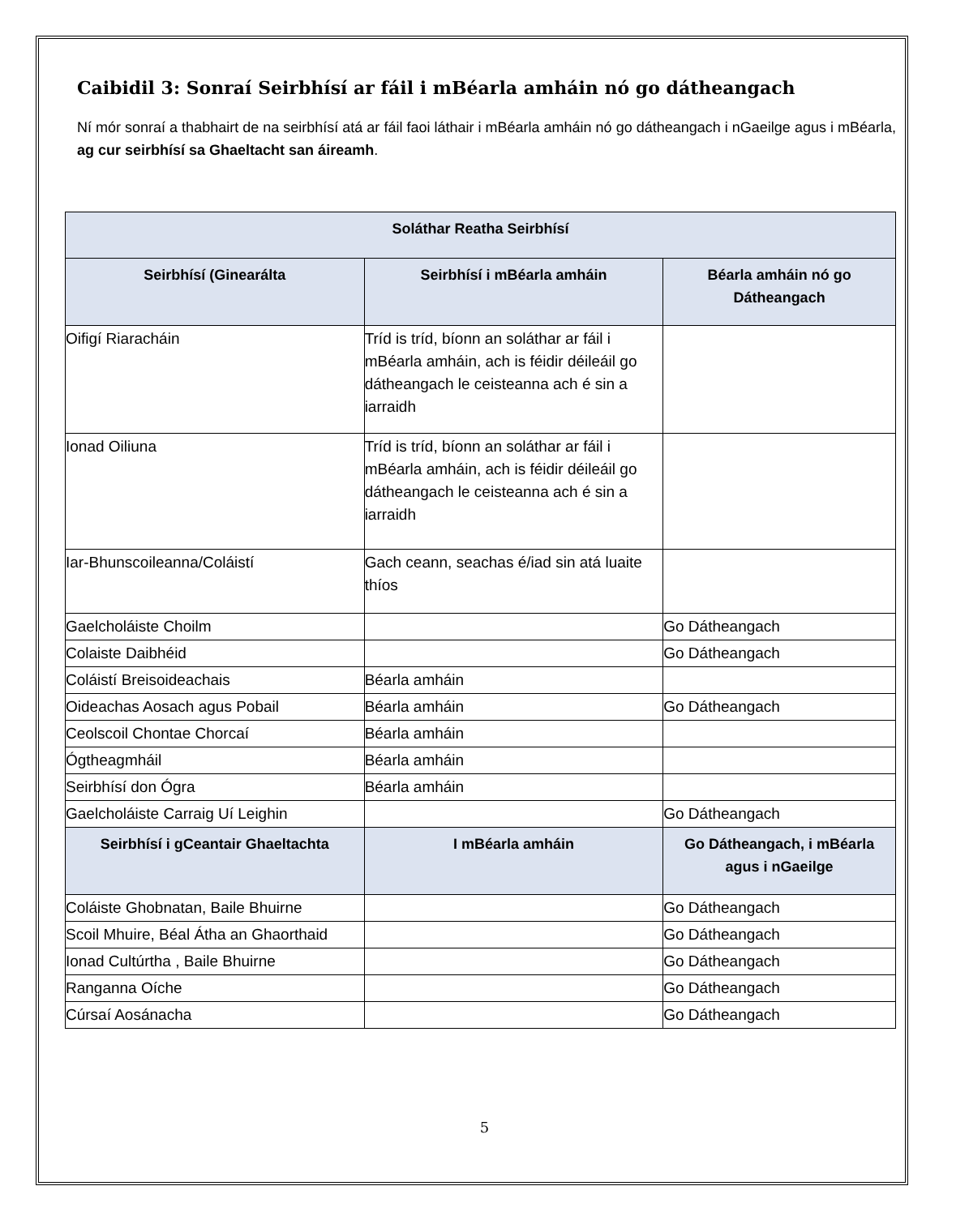Caibidil 3: Sonraí Seirbhísí ar fáil i mBéarla amháin nó go dátheangach
Ní mór sonraí a thabhairt de na seirbhísí atá ar fáil faoi láthair i mBéarla amháin nó go dátheangach i nGaeilge agus i mBéarla, ag cur seirbhísí sa Ghaeltacht san áireamh.
| Soláthar Reatha Seirbhísí | | |
| --- | --- | --- |
| Seirbhísí (Ginearálta | Seirbhísí i mBéarla amháin | Béarla amháin nó go Dátheangach |
| Oifigí Riaracháin | Tríd is tríd, bíonn an soláthar ar fáil i mBéarla amháin, ach is féidir déileáil go dátheangach le ceisteanna ach é sin a iarraidh | |
| Ionad Oiliuna | Tríd is tríd, bíonn an soláthar ar fáil i mBéarla amháin, ach is féidir déileáil go dátheangach le ceisteanna ach é sin a iarraidh | |
| Iar-Bhunscoileanna/Coláistí | Gach ceann, seachas é/iad sin atá luaite thíos | |
| Gaelcholáiste Choilm | | Go Dátheangach |
| Colaiste Daibhéid | | Go Dátheangach |
| Coláistí Breisoideachais | Béarla amháin | |
| Oideachas Aosach agus Pobail | Béarla amháin | Go Dátheangach |
| Ceolscoil Chontae Chorcaí | Béarla amháin | |
| Ógtheagmháil | Béarla amháin | |
| Seirbhísí don Ógra | Béarla amháin | |
| Gaelcholáiste Carraig Uí Leighin | | Go Dátheangach |
| Seirbhísí i gCeantair Ghaeltachta | I mBéarla amháin | Go Dátheangach, i mBéarla agus i nGaeilge |
| Coláiste Ghobnatan, Baile Bhuirne | | Go Dátheangach |
| Scoil Mhuire, Béal Átha an Ghaorthaid | | Go Dátheangach |
| Ionad Cultúrtha , Baile Bhuirne | | Go Dátheangach |
| Ranganna Oíche | | Go Dátheangach |
| Cúrsaí Aosánacha | | Go Dátheangach |
5